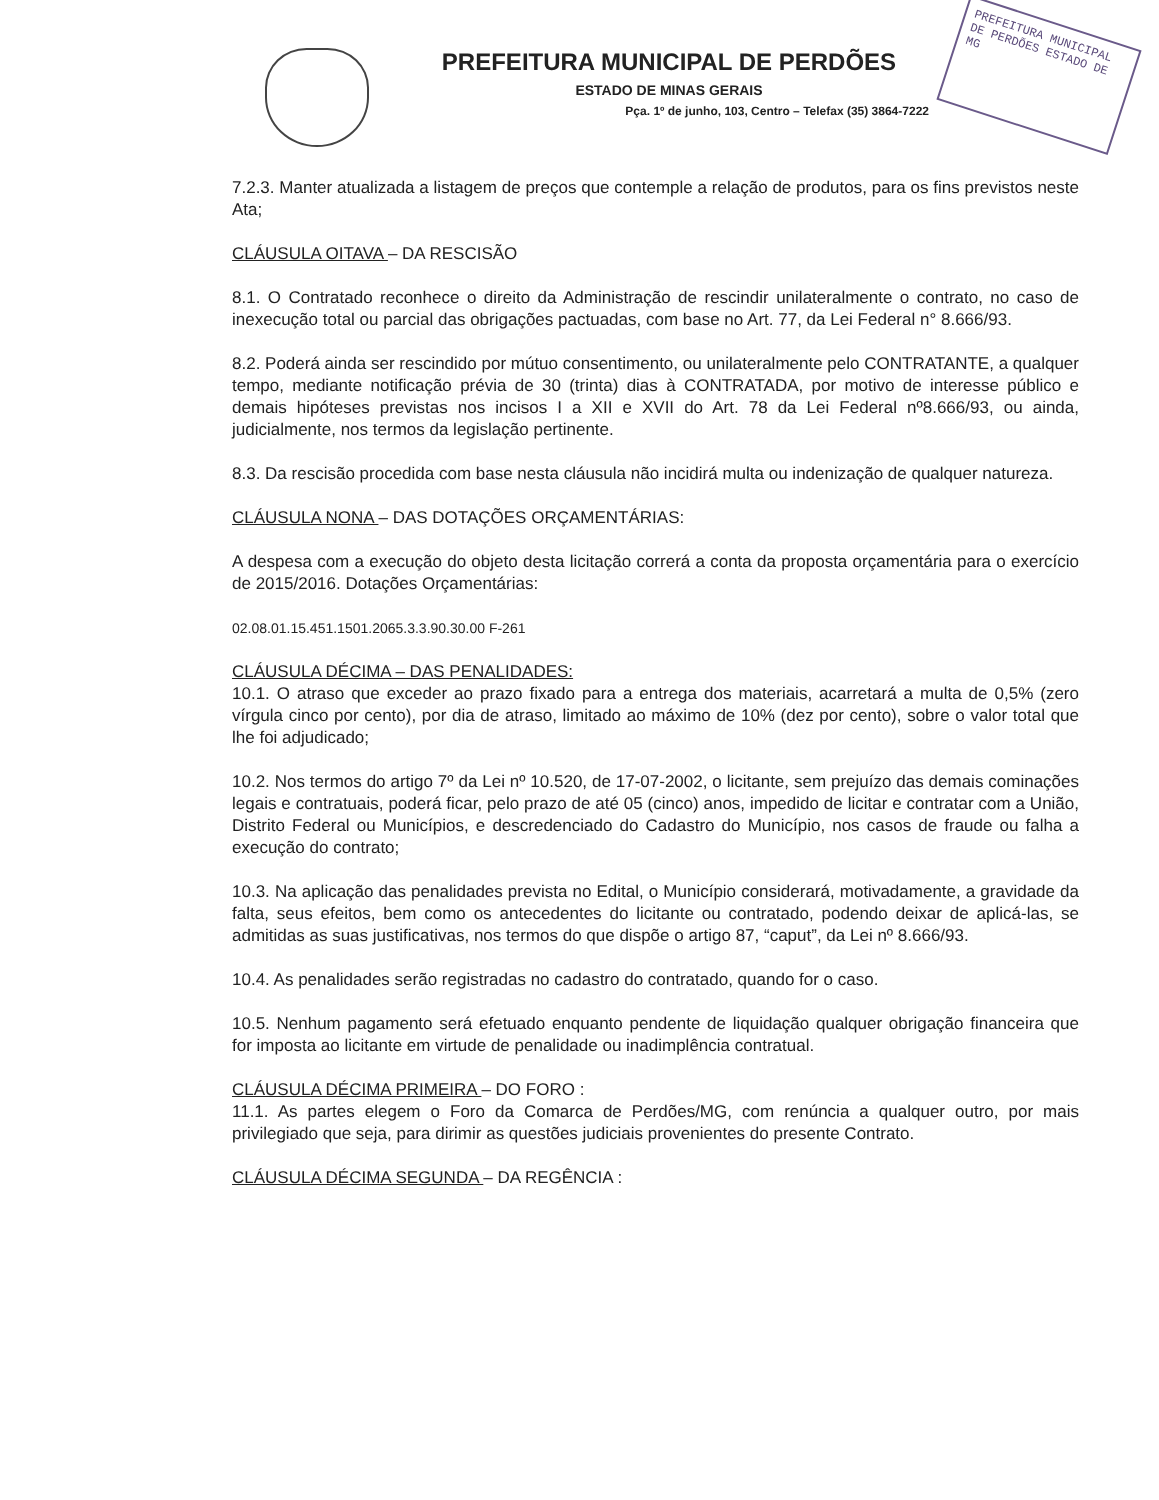PREFEITURA MUNICIPAL DE PERDÕES ESTADO DE MG
PREFEITURA MUNICIPAL DE PERDÕES
ESTADO DE MINAS GERAIS
Pça. 1º de junho, 103, Centro – Telefax (35) 3864-7222
7.2.3. Manter atualizada a listagem de preços que contemple a relação de produtos, para os fins previstos neste Ata;
CLÁUSULA OITAVA – DA RESCISÃO
8.1. O Contratado reconhece o direito da Administração de rescindir unilateralmente o contrato, no caso de inexecução total ou parcial das obrigações pactuadas, com base no Art. 77, da Lei Federal n° 8.666/93.
8.2. Poderá ainda ser rescindido por mútuo consentimento, ou unilateralmente pelo CONTRATANTE, a qualquer tempo, mediante notificação prévia de 30 (trinta) dias à CONTRATADA, por motivo de interesse público e demais hipóteses previstas nos incisos I a XII e XVII do Art. 78 da Lei Federal nº8.666/93, ou ainda, judicialmente, nos termos da legislação pertinente.
8.3. Da rescisão procedida com base nesta cláusula não incidirá multa ou indenização de qualquer natureza.
CLÁUSULA NONA – DAS DOTAÇÕES ORÇAMENTÁRIAS:
A despesa com a execução do objeto desta licitação correrá a conta da proposta orçamentária para o exercício de 2015/2016. Dotações Orçamentárias:
02.08.01.15.451.1501.2065.3.3.90.30.00 F-261
CLÁUSULA DÉCIMA – DAS PENALIDADES:
10.1. O atraso que exceder ao prazo fixado para a entrega dos materiais, acarretará a multa de 0,5% (zero vírgula cinco por cento), por dia de atraso, limitado ao máximo de 10% (dez por cento), sobre o valor total que lhe foi adjudicado;
10.2. Nos termos do artigo 7º da Lei nº 10.520, de 17-07-2002, o licitante, sem prejuízo das demais cominações legais e contratuais, poderá ficar, pelo prazo de até 05 (cinco) anos, impedido de licitar e contratar com a União, Distrito Federal ou Municípios, e descredenciado do Cadastro do Município, nos casos de fraude ou falha a execução do contrato;
10.3. Na aplicação das penalidades prevista no Edital, o Município considerará, motivadamente, a gravidade da falta, seus efeitos, bem como os antecedentes do licitante ou contratado, podendo deixar de aplicá-las, se admitidas as suas justificativas, nos termos do que dispõe o artigo 87, “caput”, da Lei nº 8.666/93.
10.4. As penalidades serão registradas no cadastro do contratado, quando for o caso.
10.5. Nenhum pagamento será efetuado enquanto pendente de liquidação qualquer obrigação financeira que for imposta ao licitante em virtude de penalidade ou inadimplência contratual.
CLÁUSULA DÉCIMA PRIMEIRA – DO FORO :
11.1. As partes elegem o Foro da Comarca de Perdões/MG, com renúncia a qualquer outro, por mais privilegiado que seja, para dirimir as questões judiciais provenientes do presente Contrato.
CLÁUSULA DÉCIMA SEGUNDA – DA REGÊNCIA :